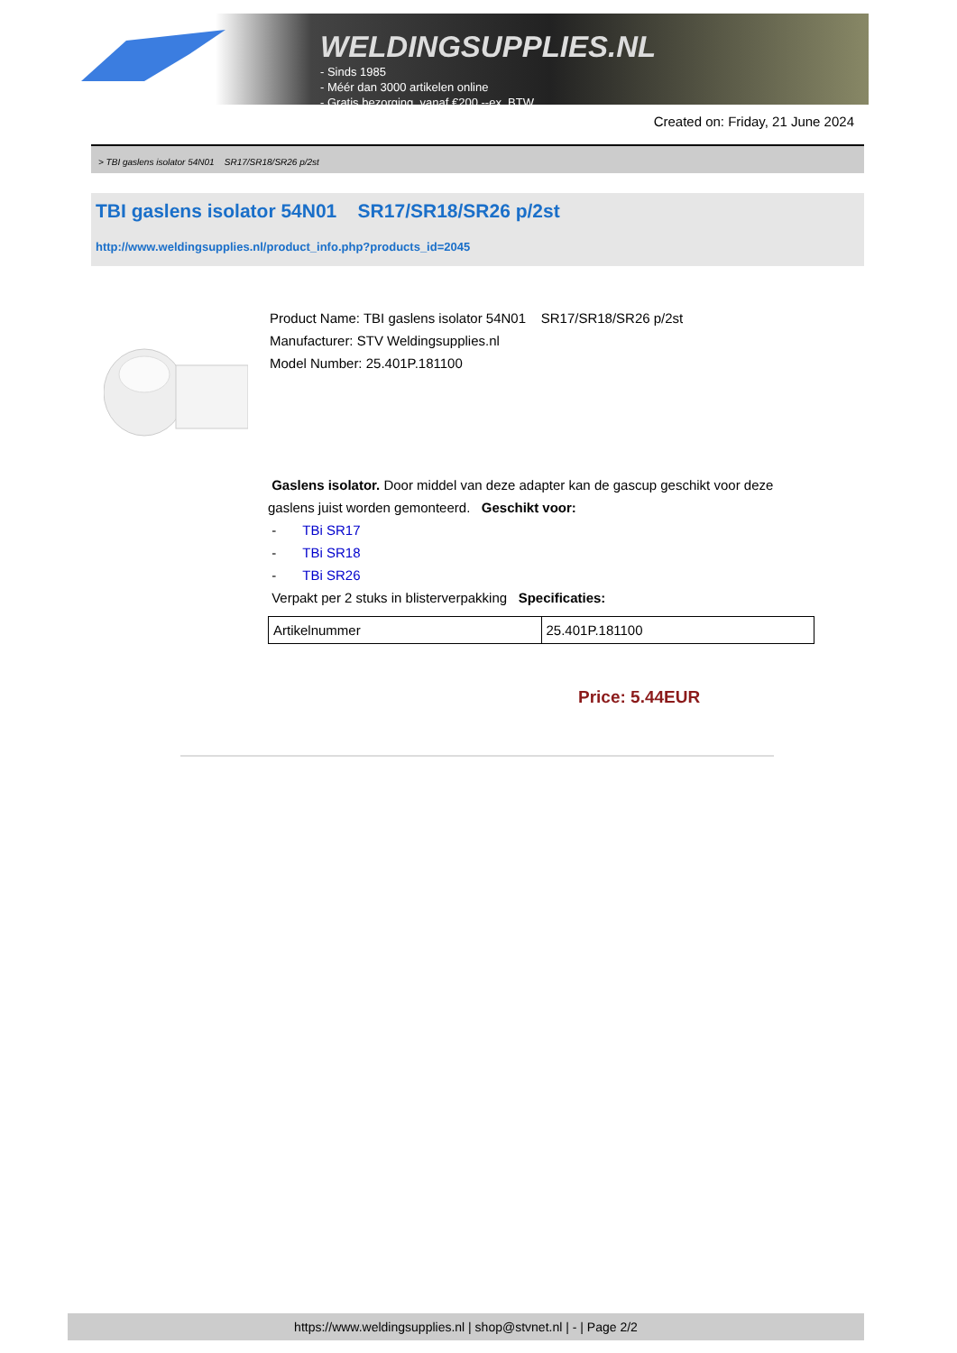WELDINGSUPPLIES.NL
- Sinds 1985
- Méér dan 3000 artikelen online
- Gratis bezorging, vanaf €200,--ex. BTW
Created on: Friday, 21 June 2024
> TBI gaslens isolator 54N01 SR17/SR18/SR26 p/2st
TBI gaslens isolator 54N01 SR17/SR18/SR26 p/2st
http://www.weldingsupplies.nl/product_info.php?products_id=2045
Product Name: TBI gaslens isolator 54N01 SR17/SR18/SR26 p/2st
Manufacturer: STV Weldingsupplies.nl
Model Number: 25.401P.181100
Gaslens isolator. Door middel van deze adapter kan de gascup geschikt voor deze gaslens juist worden gemonteerd. Geschikt voor:
- TBi SR17
- TBi SR18
- TBi SR26
Verpakt per 2 stuks in blisterverpakking Specificaties:
| Artikelnummer | 25.401P.181100 |
Price: 5.44EUR
https://www.weldingsupplies.nl | shop@stvnet.nl | - | Page 2/2